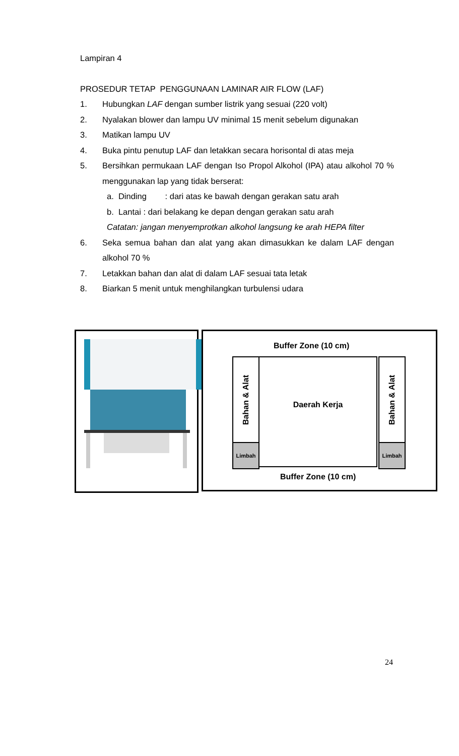Lampiran 4
PROSEDUR TETAP PENGGUNAAN LAMINAR AIR FLOW (LAF)
1. Hubungkan LAF dengan sumber listrik yang sesuai (220 volt)
2. Nyalakan blower dan lampu UV minimal 15 menit sebelum digunakan
3. Matikan lampu UV
4. Buka pintu penutup LAF dan letakkan secara horisontal di atas meja
5. Bersihkan permukaan LAF dengan Iso Propol Alkohol (IPA) atau alkohol 70 % menggunakan lap yang tidak berserat:
a. Dinding : dari atas ke bawah dengan gerakan satu arah
b. Lantai : dari belakang ke depan dengan gerakan satu arah
Catatan: jangan menyemprotkan alkohol langsung ke arah HEPA filter
6. Seka semua bahan dan alat yang akan dimasukkan ke dalam LAF dengan alkohol 70 %
7. Letakkan bahan dan alat di dalam LAF sesuai tata letak
8. Biarkan 5 menit untuk menghilangkan turbulensi udara
Buffer Zone (10 cm)
Bahan & Alat
Limbah
Daerah Kerja
Bahan & Alat
Limbah
Buffer Zone (10 cm)
24